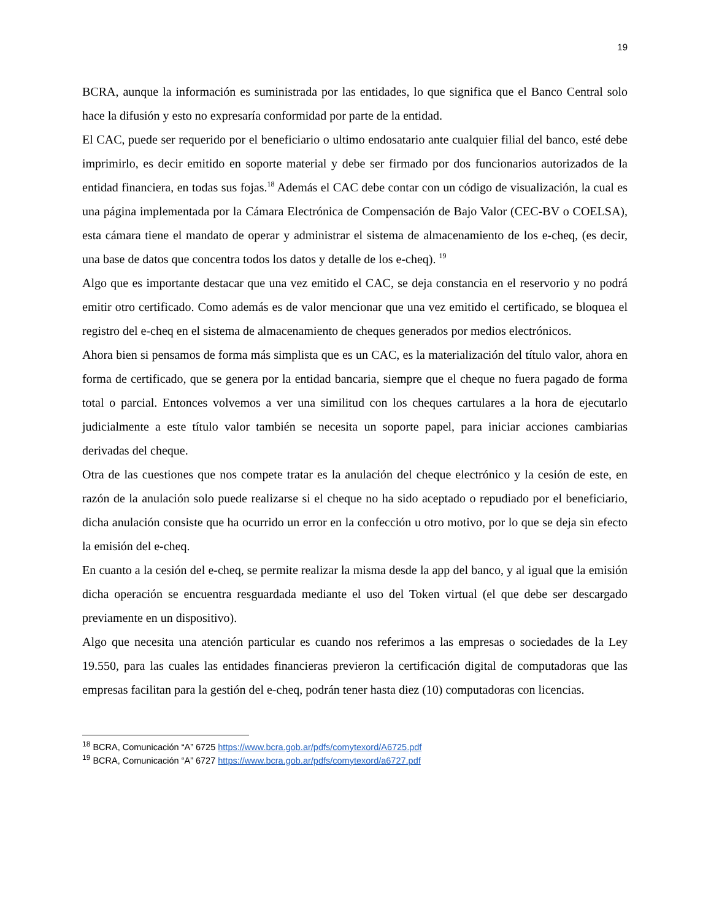19
BCRA, aunque la información es suministrada por las entidades, lo que significa que el Banco Central solo hace la difusión y esto no expresaría conformidad por parte de la entidad.
El CAC, puede ser requerido por el beneficiario o ultimo endosatario ante cualquier filial del banco, esté debe imprimirlo, es decir emitido en soporte material y debe ser firmado por dos funcionarios autorizados de la entidad financiera, en todas sus fojas.<sup>18</sup> Además el CAC debe contar con un código de visualización, la cual es una página implementada por la Cámara Electrónica de Compensación de Bajo Valor (CEC-BV o COELSA), esta cámara tiene el mandato de operar y administrar el sistema de almacenamiento de los e-cheq, (es decir, una base de datos que concentra todos los datos y detalle de los e-cheq). <sup>19</sup>
Algo que es importante destacar que una vez emitido el CAC, se deja constancia en el reservorio y no podrá emitir otro certificado. Como además es de valor mencionar que una vez emitido el certificado, se bloquea el registro del e-cheq en el sistema de almacenamiento de cheques generados por medios electrónicos.
Ahora bien si pensamos de forma más simplista que es un CAC, es la materialización del título valor, ahora en forma de certificado, que se genera por la entidad bancaria, siempre que el cheque no fuera pagado de forma total o parcial. Entonces volvemos a ver una similitud con los cheques cartulares a la hora de ejecutarlo judicialmente a este título valor también se necesita un soporte papel, para iniciar acciones cambiarias derivadas del cheque.
Otra de las cuestiones que nos compete tratar es la anulación del cheque electrónico y la cesión de este, en razón de la anulación solo puede realizarse si el cheque no ha sido aceptado o repudiado por el beneficiario, dicha anulación consiste que ha ocurrido un error en la confección u otro motivo, por lo que se deja sin efecto la emisión del e-cheq.
En cuanto a la cesión del e-cheq, se permite realizar la misma desde la app del banco, y al igual que la emisión dicha operación se encuentra resguardada mediante el uso del Token virtual (el que debe ser descargado previamente en un dispositivo).
Algo que necesita una atención particular es cuando nos referimos a las empresas o sociedades de la Ley 19.550, para las cuales las entidades financieras previeron la certificación digital de computadoras que las empresas facilitan para la gestión del e-cheq, podrán tener hasta diez (10) computadoras con licencias.
<sup>18</sup> BCRA, Comunicación “A” 6725 https://www.bcra.gob.ar/pdfs/comytexord/A6725.pdf
<sup>19</sup> BCRA, Comunicación “A” 6727 https://www.bcra.gob.ar/pdfs/comytexord/a6727.pdf